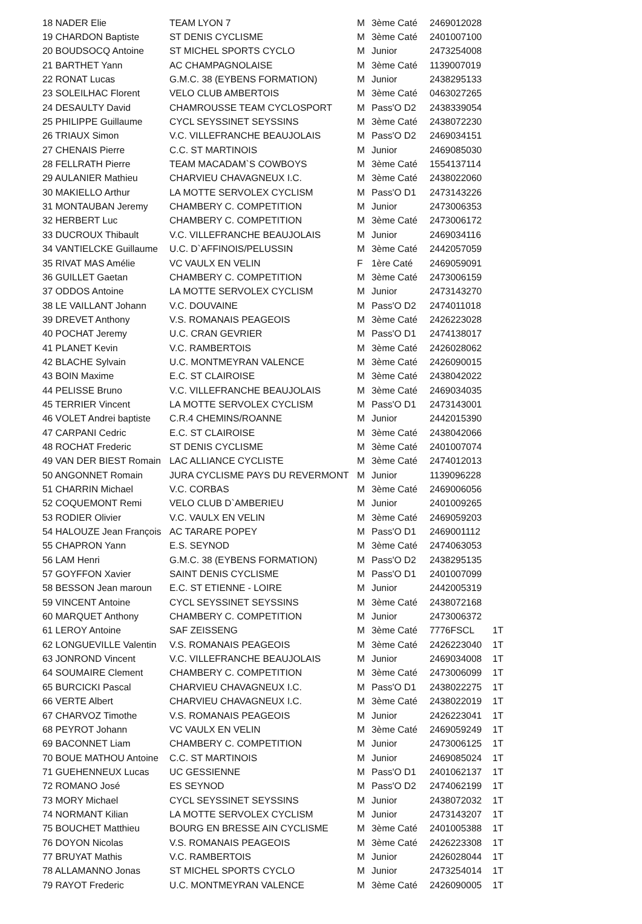| 18 NADER Elie | TEAM LYON 7 | M | 3ème Caté | 2469012028 | |
| 19 CHARDON Baptiste | ST DENIS CYCLISME | M | 3ème Caté | 2401007100 | |
| 20 BOUDSOCQ Antoine | ST MICHEL SPORTS CYCLO | M | Junior | 2473254008 | |
| 21 BARTHET Yann | AC CHAMPAGNOLAISE | M | 3ème Caté | 1139007019 | |
| 22 RONAT Lucas | G.M.C. 38 (EYBENS FORMATION) | M | Junior | 2438295133 | |
| 23 SOLEILHAC Florent | VELO CLUB AMBERTOIS | M | 3ème Caté | 0463027265 | |
| 24 DESAULTY David | CHAMROUSSE TEAM CYCLOSPORT | M | Pass'O D2 | 2438339054 | |
| 25 PHILIPPE Guillaume | CYCL SEYSSINET SEYSSINS | M | 3ème Caté | 2438072230 | |
| 26 TRIAUX Simon | V.C. VILLEFRANCHE BEAUJOLAIS | M | Pass'O D2 | 2469034151 | |
| 27 CHENAIS Pierre | C.C. ST MARTINOIS | M | Junior | 2469085030 | |
| 28 FELLRATH Pierre | TEAM MACADAM`S COWBOYS | M | 3ème Caté | 1554137114 | |
| 29 AULANIER Mathieu | CHARVIEU CHAVAGNEUX I.C. | M | 3ème Caté | 2438022060 | |
| 30 MAKIELLO Arthur | LA MOTTE SERVOLEX CYCLISM | M | Pass'O D1 | 2473143226 | |
| 31 MONTAUBAN Jeremy | CHAMBERY C. COMPETITION | M | Junior | 2473006353 | |
| 32 HERBERT Luc | CHAMBERY C. COMPETITION | M | 3ème Caté | 2473006172 | |
| 33 DUCROUX Thibault | V.C. VILLEFRANCHE BEAUJOLAIS | M | Junior | 2469034116 | |
| 34 VANTIELCKE Guillaume | U.C. D`AFFINOIS/PELUSSIN | M | 3ème Caté | 2442057059 | |
| 35 RIVAT MAS Amélie | VC VAULX EN VELIN | F | 1ère Caté | 2469059091 | |
| 36 GUILLET Gaetan | CHAMBERY C. COMPETITION | M | 3ème Caté | 2473006159 | |
| 37 ODDOS Antoine | LA MOTTE SERVOLEX CYCLISM | M | Junior | 2473143270 | |
| 38 LE VAILLANT Johann | V.C. DOUVAINE | M | Pass'O D2 | 2474011018 | |
| 39 DREVET Anthony | V.S. ROMANAIS PEAGEOIS | M | 3ème Caté | 2426223028 | |
| 40 POCHAT Jeremy | U.C. CRAN GEVRIER | M | Pass'O D1 | 2474138017 | |
| 41 PLANET Kevin | V.C. RAMBERTOIS | M | 3ème Caté | 2426028062 | |
| 42 BLACHE Sylvain | U.C. MONTMEYRAN VALENCE | M | 3ème Caté | 2426090015 | |
| 43 BOIN Maxime | E.C. ST CLAIROISE | M | 3ème Caté | 2438042022 | |
| 44 PELISSE Bruno | V.C. VILLEFRANCHE BEAUJOLAIS | M | 3ème Caté | 2469034035 | |
| 45 TERRIER Vincent | LA MOTTE SERVOLEX CYCLISM | M | Pass'O D1 | 2473143001 | |
| 46 VOLET Andrei baptiste | C.R.4 CHEMINS/ROANNE | M | Junior | 2442015390 | |
| 47 CARPANI Cedric | E.C. ST CLAIROISE | M | 3ème Caté | 2438042066 | |
| 48 ROCHAT Frederic | ST DENIS CYCLISME | M | 3ème Caté | 2401007074 | |
| 49 VAN DER BIEST Romain | LAC ALLIANCE CYCLISTE | M | 3ème Caté | 2474012013 | |
| 50 ANGONNET Romain | JURA CYCLISME PAYS DU REVERMONT | M | Junior | 1139096228 | |
| 51 CHARRIN Michael | V.C. CORBAS | M | 3ème Caté | 2469006056 | |
| 52 COQUEMONT Remi | VELO CLUB D`AMBERIEU | M | Junior | 2401009265 | |
| 53 RODIER Olivier | V.C. VAULX EN VELIN | M | 3ème Caté | 2469059203 | |
| 54 HALOUZE Jean François | AC TARARE POPEY | M | Pass'O D1 | 2469001112 | |
| 55 CHAPRON Yann | E.S. SEYNOD | M | 3ème Caté | 2474063053 | |
| 56 LAM Henri | G.M.C. 38 (EYBENS FORMATION) | M | Pass'O D2 | 2438295135 | |
| 57 GOYFFON Xavier | SAINT DENIS CYCLISME | M | Pass'O D1 | 2401007099 | |
| 58 BESSON Jean maroun | E.C. ST ETIENNE - LOIRE | M | Junior | 2442005319 | |
| 59 VINCENT Antoine | CYCL SEYSSINET SEYSSINS | M | 3ème Caté | 2438072168 | |
| 60 MARQUET Anthony | CHAMBERY C. COMPETITION | M | Junior | 2473006372 | |
| 61 LEROY Antoine | SAF ZEISSENG | M | 3ème Caté | 7776FSCL | 1T |
| 62 LONGUEVILLE Valentin | V.S. ROMANAIS PEAGEOIS | M | 3ème Caté | 2426223040 | 1T |
| 63 JONROND Vincent | V.C. VILLEFRANCHE BEAUJOLAIS | M | Junior | 2469034008 | 1T |
| 64 SOUMAIRE Clement | CHAMBERY C. COMPETITION | M | 3ème Caté | 2473006099 | 1T |
| 65 BURCICKI Pascal | CHARVIEU CHAVAGNEUX I.C. | M | Pass'O D1 | 2438022275 | 1T |
| 66 VERTE Albert | CHARVIEU CHAVAGNEUX I.C. | M | 3ème Caté | 2438022019 | 1T |
| 67 CHARVOZ Timothe | V.S. ROMANAIS PEAGEOIS | M | Junior | 2426223041 | 1T |
| 68 PEYROT Johann | VC VAULX EN VELIN | M | 3ème Caté | 2469059249 | 1T |
| 69 BACONNET Liam | CHAMBERY C. COMPETITION | M | Junior | 2473006125 | 1T |
| 70 BOUE MATHOU Antoine | C.C. ST MARTINOIS | M | Junior | 2469085024 | 1T |
| 71 GUEHENNEUX Lucas | UC GESSIENNE | M | Pass'O D1 | 2401062137 | 1T |
| 72 ROMANO José | ES SEYNOD | M | Pass'O D2 | 2474062199 | 1T |
| 73 MORY Michael | CYCL SEYSSINET SEYSSINS | M | Junior | 2438072032 | 1T |
| 74 NORMANT Kilian | LA MOTTE SERVOLEX CYCLISM | M | Junior | 2473143207 | 1T |
| 75 BOUCHET Matthieu | BOURG EN BRESSE AIN CYCLISME | M | 3ème Caté | 2401005388 | 1T |
| 76 DOYON Nicolas | V.S. ROMANAIS PEAGEOIS | M | 3ème Caté | 2426223308 | 1T |
| 77 BRUYAT Mathis | V.C. RAMBERTOIS | M | Junior | 2426028044 | 1T |
| 78 ALLAMANNO Jonas | ST MICHEL SPORTS CYCLO | M | Junior | 2473254014 | 1T |
| 79 RAYOT Frederic | U.C. MONTMEYRAN VALENCE | M | 3ème Caté | 2426090005 | 1T |